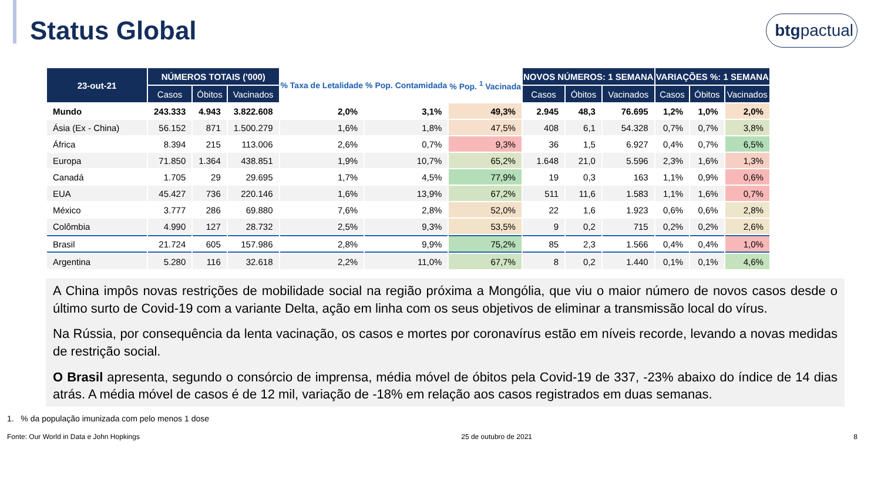Status Global
btgpactual
| 23-out-21 | NÚMEROS TOTAIS ('000) | | | % Taxa de Letalidade | % Pop. Contamidada | % Pop. <sup>1</sup> Vacinada | NOVOS NÚMEROS: 1 SEMANA | | | VARIAÇÕES %: 1 SEMANA | | |
| --- | --- | --- | --- | --- | --- | --- | --- | --- | --- | --- | --- | --- |
| | Casos | Óbitos | Vacinados | | | | Casos | Óbitos | Vacinados | Casos | Óbitos | Vacinados |
| Mundo | 243.333 | 4.943 | 3.822.608 | 2,0% | 3,1% | 49,3% | 2.945 | 48,3 | 76.695 | 1,2% | 1,0% | 2,0% |
| Ásia (Ex - China) | 56.152 | 871 | 1.500.279 | 1,6% | 1,8% | 47,5% | 408 | 6,1 | 54.328 | 0,7% | 0,7% | 3,8% |
| África | 8.394 | 215 | 113.006 | 2,6% | 0,7% | 9,3% | 36 | 1,5 | 6.927 | 0,4% | 0,7% | 6,5% |
| Europa | 71.850 | 1.364 | 438.851 | 1,9% | 10,7% | 65,2% | 1.648 | 21,0 | 5.596 | 2,3% | 1,6% | 1,3% |
| Canadá | 1.705 | 29 | 29.695 | 1,7% | 4,5% | 77,9% | 19 | 0,3 | 163 | 1,1% | 0,9% | 0,6% |
| EUA | 45.427 | 736 | 220.146 | 1,6% | 13,9% | 67,2% | 511 | 11,6 | 1.583 | 1,1% | 1,6% | 0,7% |
| México | 3.777 | 286 | 69.880 | 7,6% | 2,8% | 52,0% | 22 | 1,6 | 1.923 | 0,6% | 0,6% | 2,8% |
| Colômbia | 4.990 | 127 | 28.732 | 2,5% | 9,3% | 53,5% | 9 | 0,2 | 715 | 0,2% | 0,2% | 2,6% |
| Brasil | 21.724 | 605 | 157.986 | 2,8% | 9,9% | 75,2% | 85 | 2,3 | 1.566 | 0,4% | 0,4% | 1,0% |
| Argentina | 5.280 | 116 | 32.618 | 2,2% | 11,0% | 67,7% | 8 | 0,2 | 1.440 | 0,1% | 0,1% | 4,6% |
A China impôs novas restrições de mobilidade social na região próxima a Mongólia, que viu o maior número de novos casos desde o último surto de Covid-19 com a variante Delta, ação em linha com os seus objetivos de eliminar a transmissão local do vírus.
Na Rússia, por consequência da lenta vacinação, os casos e mortes por coronavírus estão em níveis recorde, levando a novas medidas de restrição social.
O Brasil apresenta, segundo o consórcio de imprensa, média móvel de óbitos pela Covid-19 de 337, -23% abaixo do índice de 14 dias atrás. A média móvel de casos é de 12 mil, variação de -18% em relação aos casos registrados em duas semanas.
1. % da população imunizada com pelo menos 1 dose
Fonte: Our World in Data e John Hopkings 25 de outubro de 2021 8